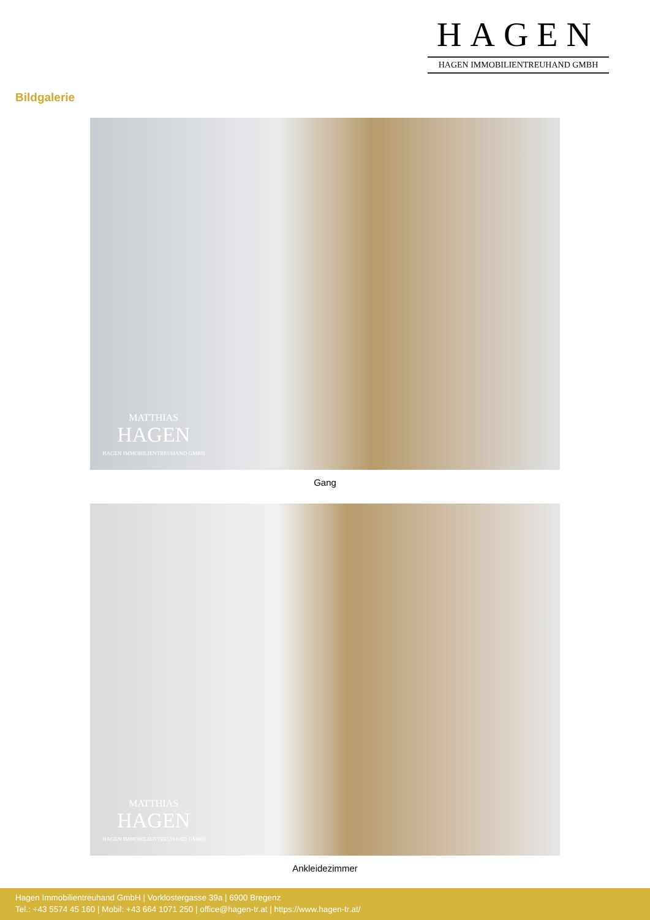HAGEN
HAGEN IMMOBILIENTREUHAND GMBH
Bildgalerie
MATTHIAS
HAGEN
HAGEN IMMOBILIENTREUHAND GMBH
Gang
MATTHIAS
HAGEN
HAGEN IMMOBILIENTREUHAND GMBH
Ankleidezimmer
Hagen Immobilientreuhand GmbH | Vorklostergasse 39a | 6900 Bregenz
Tel.: +43 5574 45 160 | Mobil: +43 664 1071 250 | office@hagen-tr.at | https://www.hagen-tr.at/